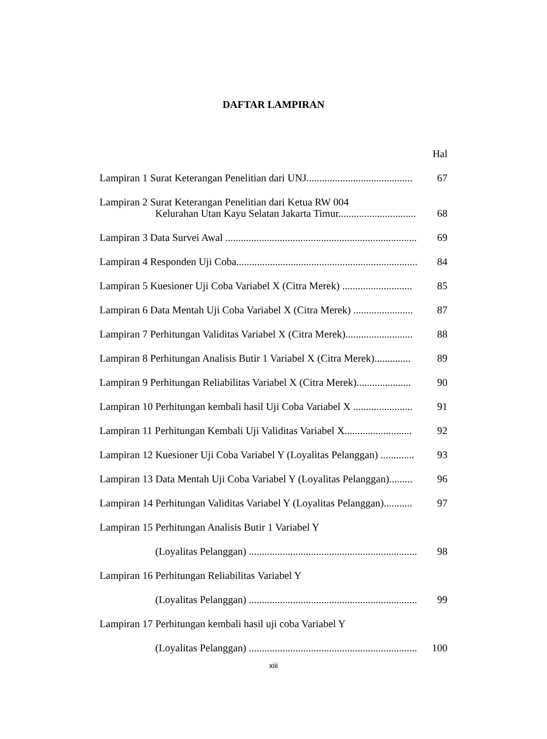DAFTAR LAMPIRAN
Hal
Lampiran 1 Surat Keterangan Penelitian dari UNJ.........................................
67
Lampiran 2 Surat Keterangan Penelitian dari Ketua RW 004
Kelurahan Utan Kayu Selatan Jakarta Timur..............................
68
Lampiran 3 Data Survei Awal ..........................................................................
69
Lampiran 4 Responden Uji Coba......................................................................
84
Lampiran 5 Kuesioner Uji Coba Variabel X (Citra Merek) ...........................
85
Lampiran 6 Data Mentah Uji Coba Variabel X (Citra Merek) .......................
87
Lampiran 7 Perhitungan Validitas Variabel X (Citra Merek)..........................
88
Lampiran 8 Perhitungan Analisis Butir 1 Variabel X (Citra Merek)..............
89
Lampiran 9 Perhitungan Reliabilitas Variabel X (Citra Merek).....................
90
Lampiran 10 Perhitungan kembali hasil Uji Coba Variabel X .......................
91
Lampiran 11 Perhitungan Kembali Uji Validitas Variabel X..........................
92
Lampiran 12 Kuesioner Uji Coba Variabel Y (Loyalitas Pelanggan) .............
93
Lampiran 13 Data Mentah Uji Coba Variabel Y (Loyalitas Pelanggan).........
96
Lampiran 14 Perhitungan Validitas Variabel Y (Loyalitas Pelanggan)...........
97
Lampiran 15 Perhitungan Analisis Butir 1 Variabel Y
(Loyalitas Pelanggan) .................................................................
98
Lampiran 16 Perhitungan Reliabilitas Variabel Y
(Loyalitas Pelanggan) .................................................................
99
Lampiran 17 Perhitungan kembali hasil uji coba Variabel Y
(Loyalitas Pelanggan) .................................................................
100
xiii